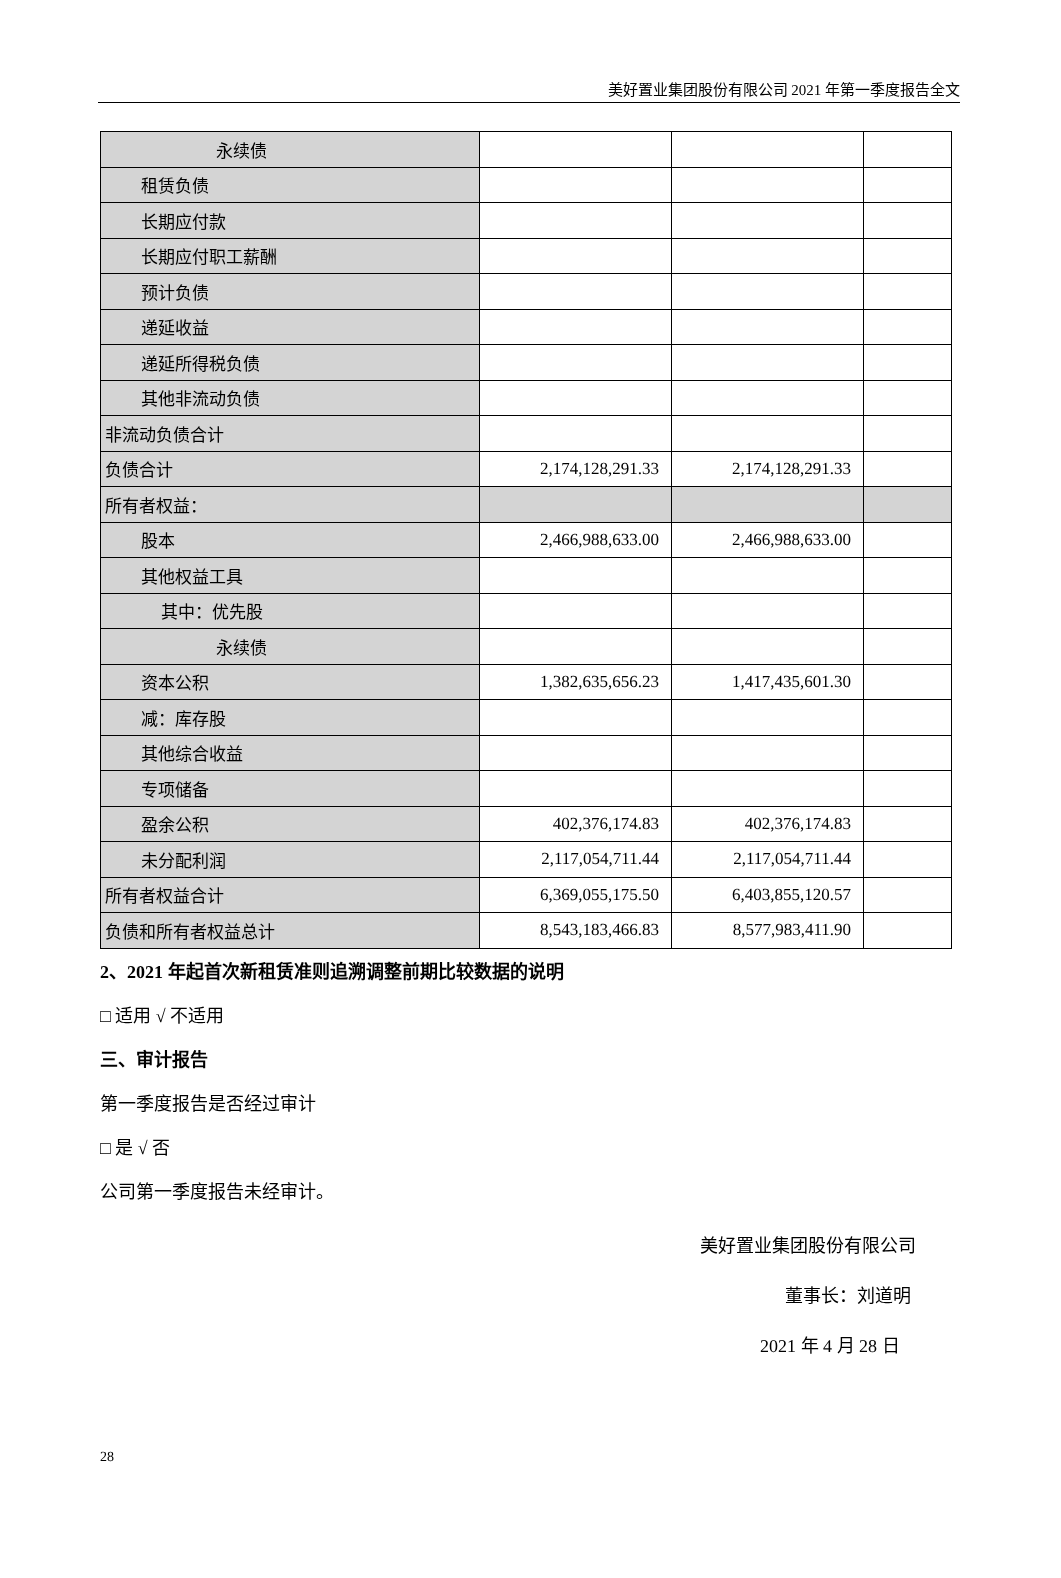美好置业集团股份有限公司 2021 年第一季度报告全文
| 永续债 | | | |
| 租赁负债 | | | |
| 长期应付款 | | | |
| 长期应付职工薪酬 | | | |
| 预计负债 | | | |
| 递延收益 | | | |
| 递延所得税负债 | | | |
| 其他非流动负债 | | | |
| 非流动负债合计 | | | |
| 负债合计 | 2,174,128,291.33 | 2,174,128,291.33 | |
| 所有者权益： | | | |
| 股本 | 2,466,988,633.00 | 2,466,988,633.00 | |
| 其他权益工具 | | | |
| 其中：优先股 | | | |
| 永续债 | | | |
| 资本公积 | 1,382,635,656.23 | 1,417,435,601.30 | |
| 减：库存股 | | | |
| 其他综合收益 | | | |
| 专项储备 | | | |
| 盈余公积 | 402,376,174.83 | 402,376,174.83 | |
| 未分配利润 | 2,117,054,711.44 | 2,117,054,711.44 | |
| 所有者权益合计 | 6,369,055,175.50 | 6,403,855,120.57 | |
| 负债和所有者权益总计 | 8,543,183,466.83 | 8,577,983,411.90 | |
2、2021 年起首次新租赁准则追溯调整前期比较数据的说明
□ 适用 √ 不适用
三、审计报告
第一季度报告是否经过审计
□ 是 √ 否
公司第一季度报告未经审计。
美好置业集团股份有限公司
董事长：刘道明
2021 年 4 月 28 日
28